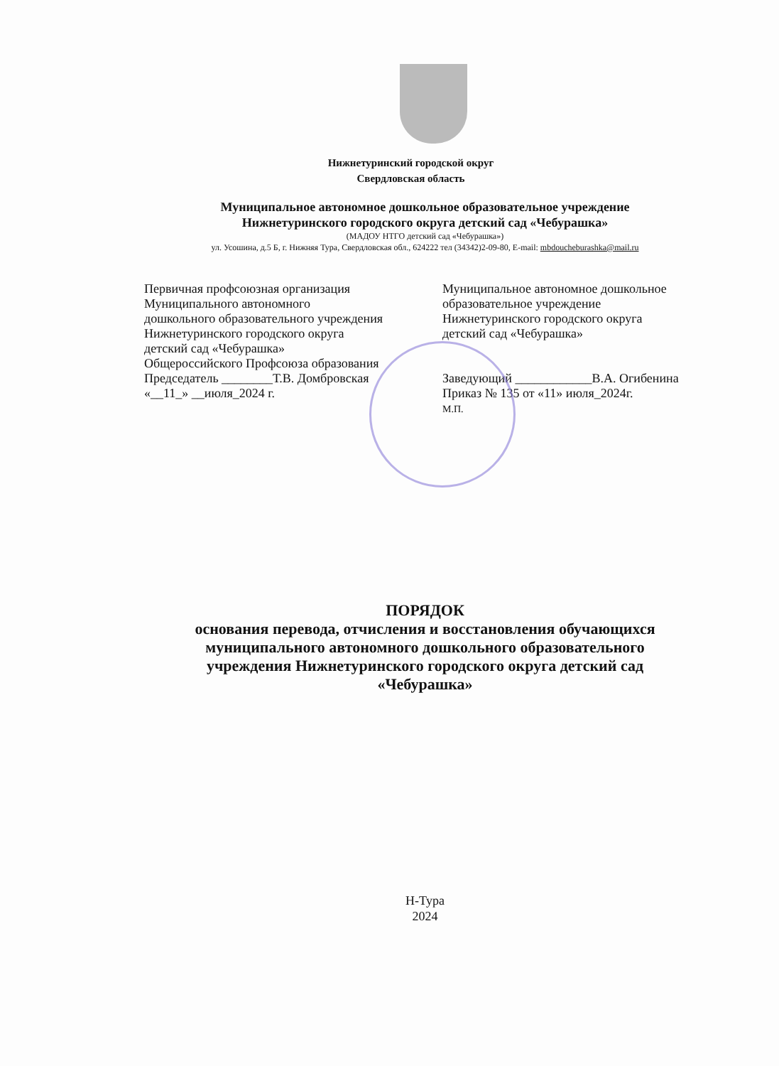Нижнетуринский городской округ
Свердловская область
Муниципальное автономное дошкольное образовательное учреждение
Нижнетуринского городского округа детский сад «Чебурашка»
(МАДОУ НТГО детский сад «Чебурашка»)
ул. Усошина, д.5 Б, г. Нижняя Тура, Свердловская обл., 624222 тел (34342)2-09-80, E-mail: mbdoucheburashka@mail.ru
Первичная профсоюзная организация
Муниципального автономного
дошкольного образовательного учреждения
Нижнетуринского городского округа
детский сад «Чебурашка»
Общероссийского Профсоюза образования
Председатель ________Т.В. Домбровская
«__11_» __июля_2024 г.
Муниципальное автономное дошкольное
образовательное учреждение
Нижнетуринского городского округа
детский сад «Чебурашка»
Заведующий ____________В.А. Огибенина
Приказ № 135 от «11» июля_2024г.
М.П.
ПОРЯДОК
основания перевода, отчисления и восстановления обучающихся
муниципального автономного дошкольного образовательного
учреждения Нижнетуринского городского округа детский сад
«Чебурашка»
Н-Тура
2024